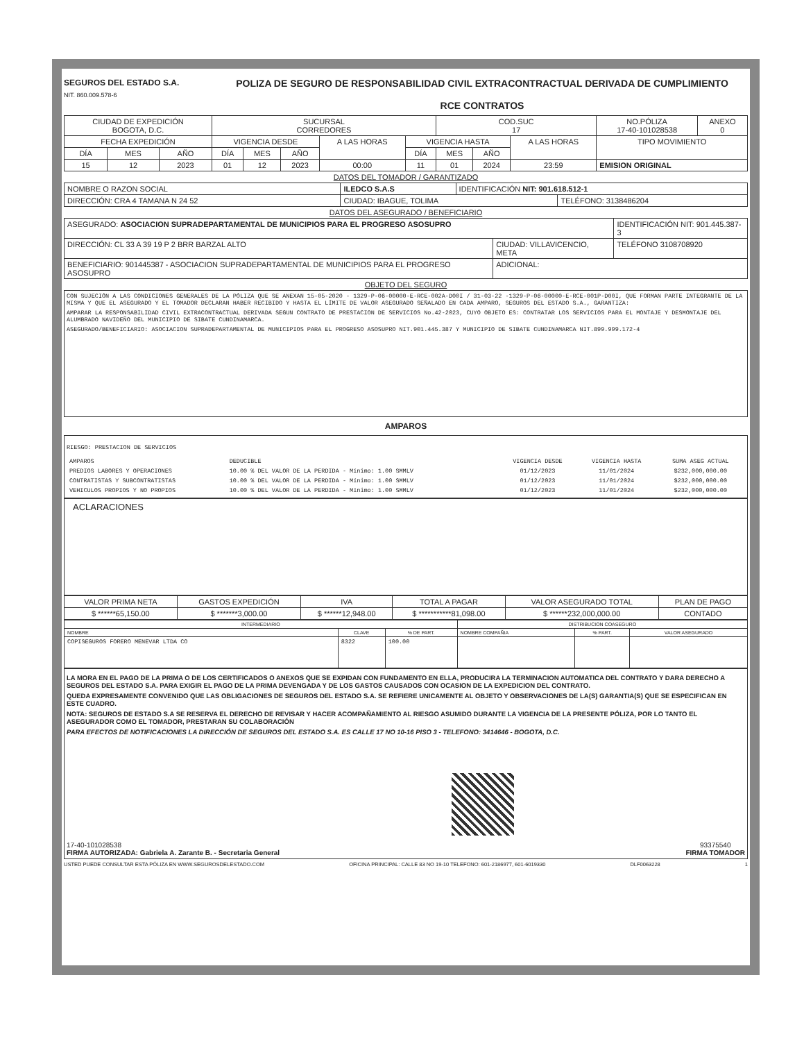SEGUROS DEL ESTADO S.A.
NIT. 860.009.578-6
POLIZA DE SEGURO DE RESPONSABILIDAD CIVIL EXTRACONTRACTUAL DERIVADA DE CUMPLIMIENTO
RCE CONTRATOS
| CIUDAD DE EXPEDICIÓN BOGOTA, D.C. | | | SUCURSAL CORREDORES | | | | | COD.SUC 17 | | | NO.PÓLIZA 17-40-101028538 | ANEXO 0 |
| --- | --- | --- | --- | --- | --- | --- | --- | --- | --- | --- | --- | --- |
| FECHA EXPEDICIÓN | | | VIGENCIA DESDE | | | A LAS HORAS | VIGENCIA HASTA | | | A LAS HORAS | TIPO MOVIMIENTO | |
| DÍA | MES | AÑO | DÍA | MES | AÑO | | DÍA | MES | AÑO | | | |
| 15 | 12 | 2023 | 01 | 12 | 2023 | 00:00 | 11 | 01 | 2024 | 23:59 | EMISION ORIGINAL | |
DATOS DEL TOMADOR / GARANTIZADO
| NOMBRE O RAZON SOCIAL | ILEDCO S.A.S | | IDENTIFICACIÓN NIT: 901.618.512-1 | |
| DIRECCIÓN: CRA 4 TAMANA N 24 52 | | CIUDAD: IBAGUE, TOLIMA | | TELÉFONO: 3138486204 |
DATOS DEL ASEGURADO / BENEFICIARIO
| ASEGURADO: ASOCIACION SUPRADEPARTAMENTAL DE MUNICIPIOS PARA EL PROGRESO ASOSUPRO | | IDENTIFICACIÓN NIT: 901.445.387-3 |
| DIRECCIÓN: CL 33 A 39 19 P 2 BRR BARZAL ALTO | CIUDAD: VILLAVICENCIO, META | TELÉFONO 3108708920 |
| BENEFICIARIO: 901445387 - ASOCIACION SUPRADEPARTAMENTAL DE MUNICIPIOS PARA EL PROGRESO ASOSUPRO | ADICIONAL: | |
OBJETO DEL SEGURO
CON SUJECIÓN A LAS CONDICIONES GENERALES DE LA PÓLIZA QUE SE ANEXAN 15-05-2020 - 1329-P-06-00000-E-RCE-002A-D00I / 31-03-22 -1329-P-06-00000-E-RCE-001P-D00I, QUE FORMAN PARTE INTEGRANTE DE LA MISMA Y QUE EL ASEGURADO Y EL TOMADOR DECLARAN HABER RECIBIDO Y HASTA EL LÍMITE DE VALOR ASEGURADO SEÑALADO EN CADA AMPARO, SEGUROS DEL ESTADO S.A., GARANTIZA:
AMPARAR LA RESPONSABILIDAD CIVIL EXTRACONTRACTUAL DERIVADA SEGUN CONTRATO DE PRESTACION DE SERVICIOS No.42-2023, CUYO OBJETO ES: CONTRATAR LOS SERVICIOS PARA EL MONTAJE Y DESMONTAJE DEL ALUMBRADO NAVIDEÑO DEL MUNICIPIO DE SIBATE CUNDINAMARCA.
ASEGURADO/BENEFICIARIO: ASOCIACION SUPRADEPARTAMENTAL DE MUNICIPIOS PARA EL PROGRESO ASOSUPRO NIT.901.445.387 Y MUNICIPIO DE SIBATE CUNDINAMARCA NIT.899.999.172-4
AMPAROS
RIESGO: PRESTACION DE SERVICIOS
| AMPAROS | DEDUCIBLE | VIGENCIA DESDE | VIGENCIA HASTA | SUMA ASEG ACTUAL |
| --- | --- | --- | --- | --- |
| PREDIOS LABORES Y OPERACIONES | 10.00 % DEL VALOR DE LA PERDIDA - Mínimo: 1.00 SMMLV | 01/12/2023 | 11/01/2024 | $232,000,000.00 |
| CONTRATISTAS Y SUBCONTRATISTAS | 10.00 % DEL VALOR DE LA PERDIDA - Mínimo: 1.00 SMMLV | 01/12/2023 | 11/01/2024 | $232,000,000.00 |
| VEHICULOS PROPIOS Y NO PROPIOS | 10.00 % DEL VALOR DE LA PERDIDA - Mínimo: 1.00 SMMLV | 01/12/2023 | 11/01/2024 | $232,000,000.00 |
ACLARACIONES
| VALOR PRIMA NETA | GASTOS EXPEDICIÓN | IVA | TOTAL A PAGAR | VALOR ASEGURADO TOTAL | PLAN DE PAGO |
| --- | --- | --- | --- | --- | --- |
| $ ******65,150.00 | $ *******3,000.00 | $ ******12,948.00 | $ ***********81,098.00 | $ ******232,000,000.00 | CONTADO |
| INTERMEDIARIO | | | DISTRIBUCION COASEGURO | | |
| --- | --- | --- | --- | --- | --- |
| NOMBRE | CLAVE | % DE PART. | NOMBRE COMPAÑIA | % PART. | VALOR ASEGURADO |
| COPISEGUROS FORERO MENEVAR LTDA CO | 8322 | 100.00 | | | |
LA MORA EN EL PAGO DE LA PRIMA O DE LOS CERTIFICADOS O ANEXOS QUE SE EXPIDAN CON FUNDAMENTO EN ELLA, PRODUCIRA LA TERMINACION AUTOMATICA DEL CONTRATO Y DARA DERECHO A SEGUROS DEL ESTADO S.A. PARA EXIGIR EL PAGO DE LA PRIMA DEVENGADA Y DE LOS GASTOS CAUSADOS CON OCASION DE LA EXPEDICION DEL CONTRATO.
QUEDA EXPRESAMENTE CONVENIDO QUE LAS OBLIGACIONES DE SEGUROS DEL ESTADO S.A. SE REFIERE UNICAMENTE AL OBJETO Y OBSERVACIONES DE LA(S) GARANTIA(S) QUE SE ESPECIFICAN EN ESTE CUADRO.
NOTA: SEGUROS DE ESTADO S.A SE RESERVA EL DERECHO DE REVISAR Y HACER ACOMPAÑAMIENTO AL RIESGO ASUMIDO DURANTE LA VIGENCIA DE LA PRESENTE PÓLIZA, POR LO TANTO EL ASEGURADOR COMO EL TOMADOR, PRESTARAN SU COLABORACIÓN
PARA EFECTOS DE NOTIFICACIONES LA DIRECCIÓN DE SEGUROS DEL ESTADO S.A. ES CALLE 17 NO 10-16 PISO 3 - TELEFONO: 3414646 - BOGOTA, D.C.
17-40-101028538
FIRMA AUTORIZADA: Gabriela A. Zarante B. - Secretaria General
93375540
FIRMA TOMADOR
USTED PUEDE CONSULTAR ESTA PÓLIZA EN WWW.SEGUROSDELESTADO.COM OFICINA PRINCIPAL: CALLE 83 NO 19-10 TELEFONO: 601-2186977, 601-6019330 DLF0063228 1